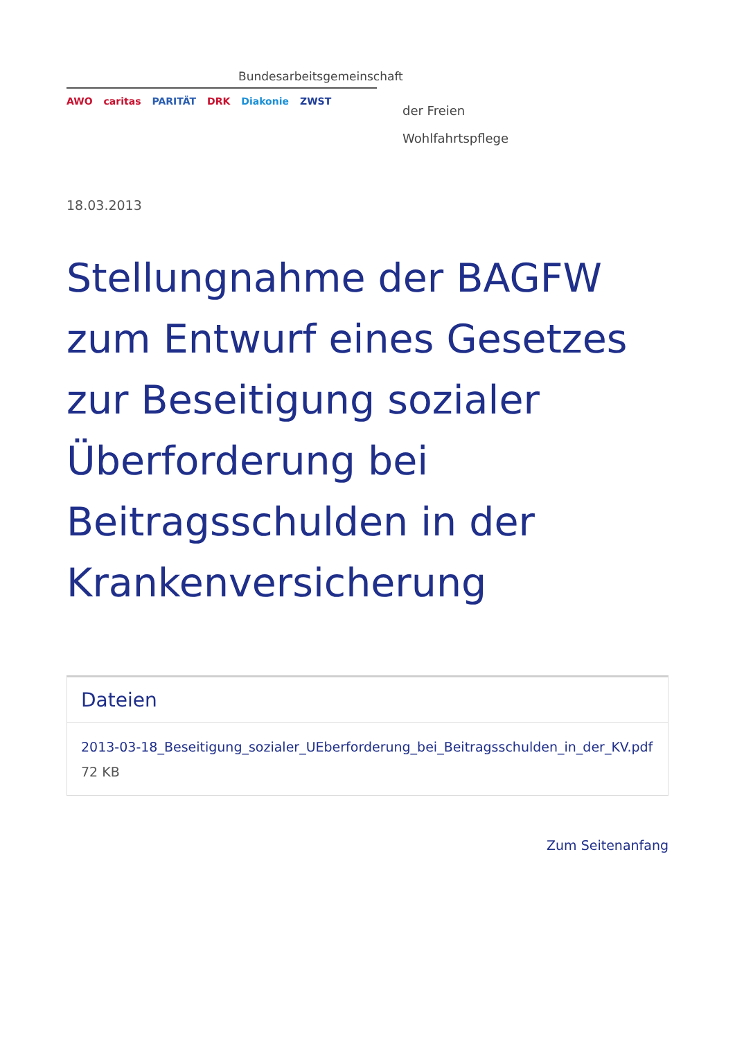Bundesarbeitsgemeinschaft
AWO caritas PARITÄT DRK Diakonie ZWST
der Freien
Wohlfahrtspflege
18.03.2013
Stellungnahme der BAGFW zum Entwurf eines Gesetzes zur Beseitigung sozialer Überforderung bei Beitragsschulden in der Krankenversicherung
Dateien
2013-03-18_Beseitigung_sozialer_UEberforderung_bei_Beitragsschulden_in_der_KV.pdf 72 KB
Zum Seitenanfang